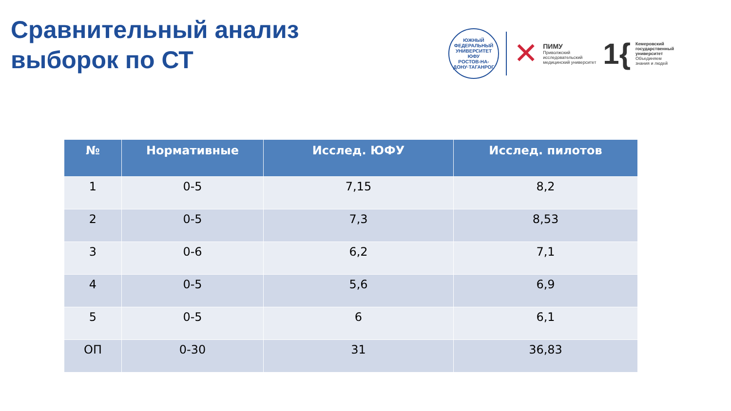Сравнительный анализ
выборок по СТ
ЮЖНЫЙ ФЕДЕРАЛЬНЫЙ УНИВЕРСИТЕТ
ЮФУ
РОСТОВ-НА-ДОНУ·ТАГАНРОГ
✕
ПИМУ
Приволжский
исследовательский
медицинский университет
1{
Кемеровский
государственный
университет
Объединяем
знания и людей
| № | Нормативные | Исслед. ЮФУ | Исслед. пилотов |
| --- | --- | --- | --- |
| 1 | 0-5 | 7,15 | 8,2 |
| 2 | 0-5 | 7,3 | 8,53 |
| 3 | 0-6 | 6,2 | 7,1 |
| 4 | 0-5 | 5,6 | 6,9 |
| 5 | 0-5 | 6 | 6,1 |
| ОП | 0-30 | 31 | 36,83 |